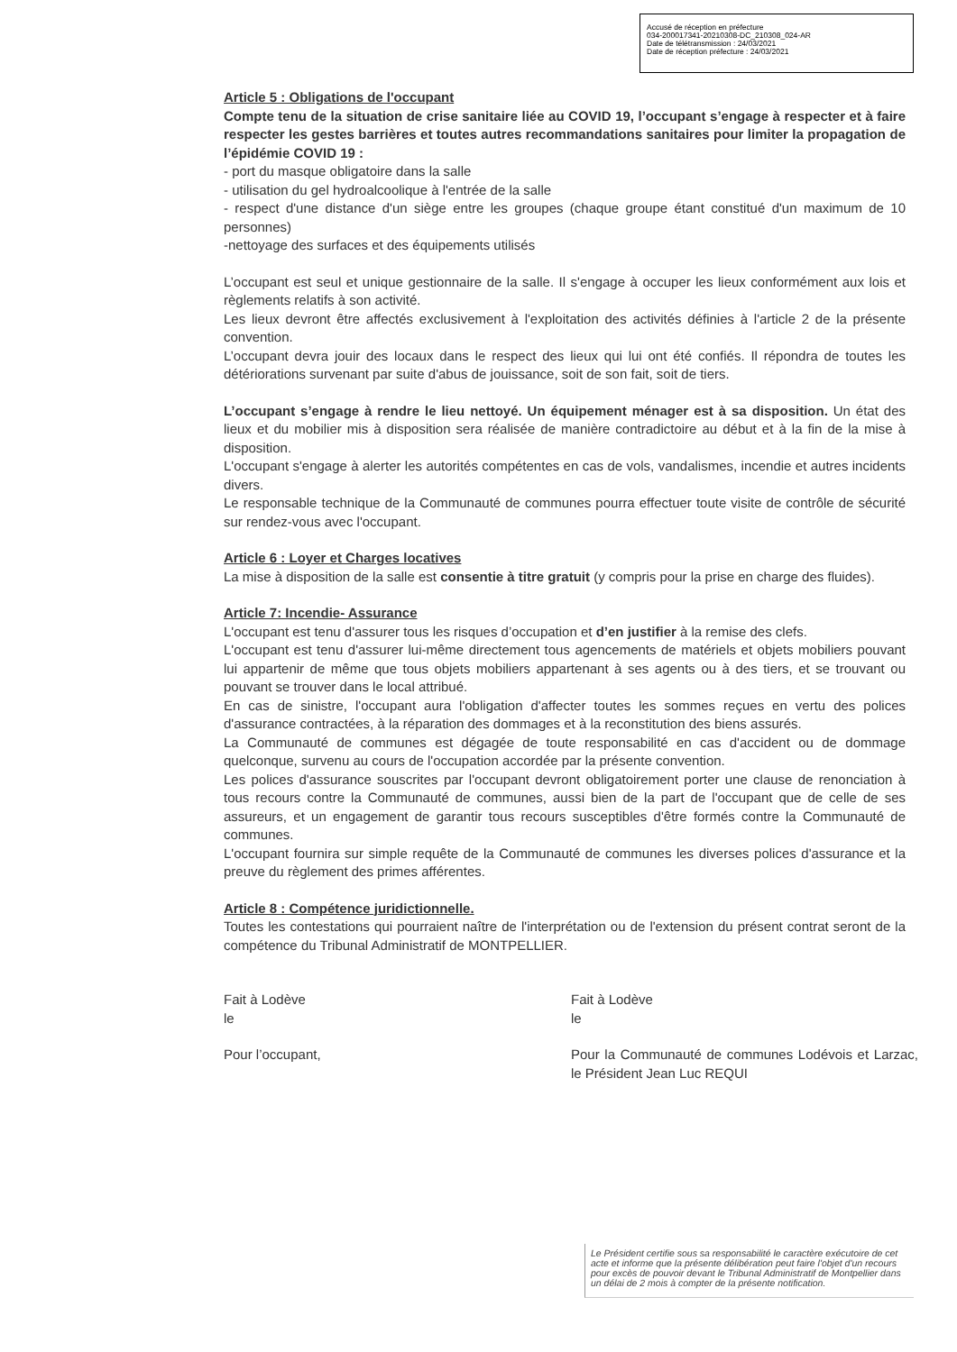Accusé de réception en préfecture
034-200017341-20210308-DC_210308_024-AR
Date de télétransmission : 24/03/2021
Date de réception préfecture : 24/03/2021
Article 5 : Obligations de l'occupant
Compte tenu de la situation de crise sanitaire liée au COVID 19, l’occupant s’engage à respecter et à faire respecter les gestes barrières et toutes autres recommandations sanitaires pour limiter la propagation de l’épidémie COVID 19 :
- port du masque obligatoire dans la salle
- utilisation du gel hydroalcoolique à l'entrée de la salle
- respect d'une distance d'un siège entre les groupes (chaque groupe étant constitué d'un maximum de 10 personnes)
-nettoyage des surfaces et des équipements utilisés
L’occupant est seul et unique gestionnaire de la salle. Il s'engage à occuper les lieux conformément aux lois et règlements relatifs à son activité.
Les lieux devront être affectés exclusivement à l'exploitation des activités définies à l'article 2 de la présente convention.
L’occupant devra jouir des locaux dans le respect des lieux qui lui ont été confiés. Il répondra de toutes les détériorations survenant par suite d'abus de jouissance, soit de son fait, soit de tiers.
L’occupant s’engage à rendre le lieu nettoyé. Un équipement ménager est à sa disposition. Un état des lieux et du mobilier mis à disposition sera réalisée de manière contradictoire au début et à la fin de la mise à disposition.
L'occupant s'engage à alerter les autorités compétentes en cas de vols, vandalismes, incendie et autres incidents divers.
Le responsable technique de la Communauté de communes pourra effectuer toute visite de contrôle de sécurité sur rendez-vous avec l'occupant.
Article 6 : Loyer et Charges locatives
La mise à disposition de la salle est consentie à titre gratuit (y compris pour la prise en charge des fluides).
Article 7: Incendie- Assurance
L'occupant est tenu d'assurer tous les risques d’occupation et d’en justifier à la remise des clefs.
L'occupant est tenu d'assurer lui-même directement tous agencements de matériels et objets mobiliers pouvant lui appartenir de même que tous objets mobiliers appartenant à ses agents ou à des tiers, et se trouvant ou pouvant se trouver dans le local attribué.
En cas de sinistre, l'occupant aura l'obligation d'affecter toutes les sommes reçues en vertu des polices d'assurance contractées, à la réparation des dommages et à la reconstitution des biens assurés.
La Communauté de communes est dégagée de toute responsabilité en cas d'accident ou de dommage quelconque, survenu au cours de l'occupation accordée par la présente convention.
Les polices d'assurance souscrites par l'occupant devront obligatoirement porter une clause de renonciation à tous recours contre la Communauté de communes, aussi bien de la part de l'occupant que de celle de ses assureurs, et un engagement de garantir tous recours susceptibles d'être formés contre la Communauté de communes.
L'occupant fournira sur simple requête de la Communauté de communes les diverses polices d'assurance et la preuve du règlement des primes afférentes.
Article 8 : Compétence juridictionnelle.
Toutes les contestations qui pourraient naître de l'interprétation ou de l'extension du présent contrat seront de la compétence du Tribunal Administratif de MONTPELLIER.
Fait à Lodève
le
Pour l’occupant,
Fait à Lodève
le
Pour la Communauté de communes Lodévois et Larzac, le Président Jean Luc REQUI
Le Président certifie sous sa responsabilité le caractère exécutoire de cet acte et informe que la présente délibération peut faire l'objet d'un recours pour excès de pouvoir devant le Tribunal Administratif de Montpellier dans un délai de 2 mois à compter de la présente notification.